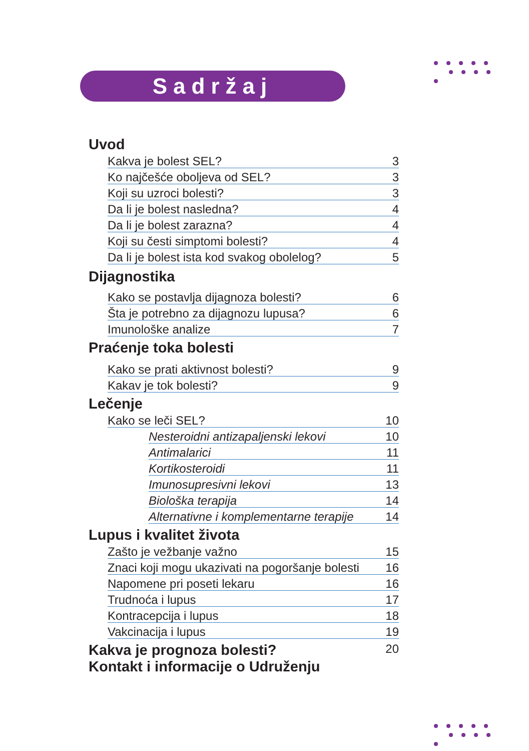Sadržaj
Uvod
Kakva je bolest SEL? 3
Ko najčešće oboljeva od SEL? 3
Koji su uzroci bolesti? 3
Da li je bolest nasledna? 4
Da li je bolest zarazna? 4
Koji su česti simptomi bolesti? 4
Da li je bolest ista kod svakog obolelog? 5
Dijagnostika
Kako se postavlja dijagnoza bolesti? 6
Šta je potrebno za dijagnozu lupusa? 6
Imunološke analize 7
Praćenje toka bolesti
Kako se prati aktivnost bolesti? 9
Kakav je tok bolesti? 9
Lečenje
Kako se leči SEL? 10
Nesteroidni antizapaljenski lekovi 10
Antimalarici 11
Kortikosteroidi 11
Imunosupresivni lekovi 13
Biološka terapija 14
Alternativne i komplementarne terapije 14
Lupus i kvalitet života
Zašto je vežbanje važno 15
Znaci koji mogu ukazivati na pogoršanje bolesti 16
Napomene pri poseti lekaru 16
Trudnoća i lupus 17
Kontracepcija i lupus 18
Vakcinacija i lupus 19
Kakva je prognoza bolesti?
20
Kontakt i informacije o Udruženju